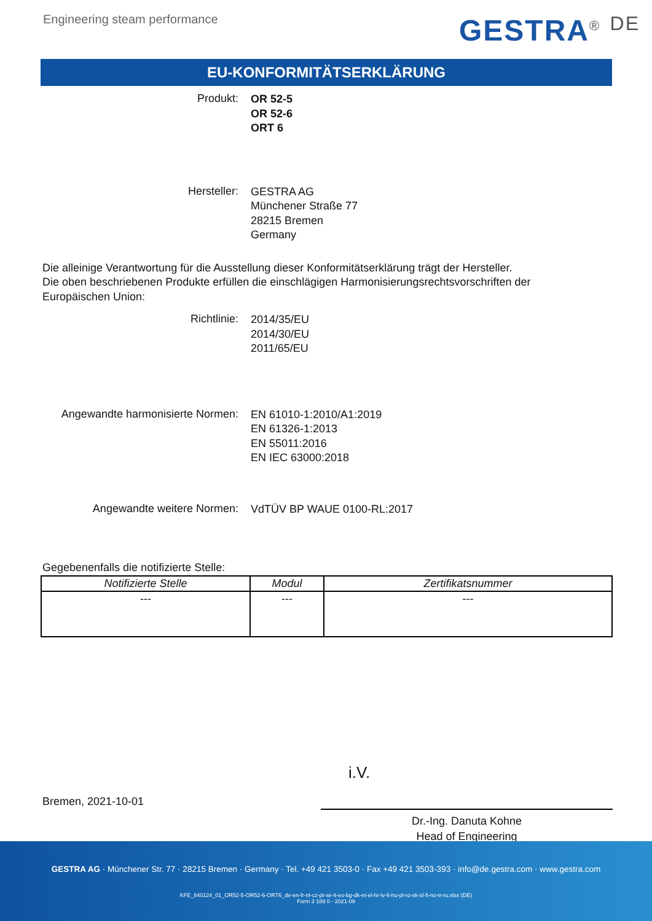Engineering steam performance
GESTRA<sup>®</sup> <sup>DE</sup>
EU-KONFORMITÄTSERKLÄRUNG
Produkt:
OR 52-5
OR 52-6
ORT 6
Hersteller:
GESTRA AG
Münchener Straße 77
28215 Bremen
Germany
Die alleinige Verantwortung für die Ausstellung dieser Konformitätserklärung trägt der Hersteller.
Die oben beschriebenen Produkte erfüllen die einschlägigen Harmonisierungsrechtsvorschriften der Europäischen Union:
Richtlinie:
2014/35/EU
2014/30/EU
2011/65/EU
Angewandte harmonisierte Normen:
EN 61010-1:2010/A1:2019
EN 61326-1:2013
EN 55011:2016
EN IEC 63000:2018
Angewandte weitere Normen:
VdTÜV BP WAUE 0100-RL:2017
Gegebenenfalls die notifizierte Stelle:
| Notifizierte Stelle | Modul | Zertifikatsnummer |
| --- | --- | --- |
| --- | --- | --- |
i.V.
Bremen, 2021-10-01
Dr.-Ing. Danuta Kohne
Head of Engineering
GESTRA AG · Münchener Str. 77 · 28215 Bremen · Germany · Tel. +49 421 3503-0 · Fax +49 421 3503-393 · info@de.gestra.com · www.gestra.com
KFE_840124_01_OR52-5-OR52-6-ORT6_de-en-fr-nl-cz-pt-se-it-es-bg-dk-et-el-hr-lv-lt-hu-pl-ro-sk-sl-fi-no-tr-ru.xlsx (DE)
Form 3 189 0 - 2021-09